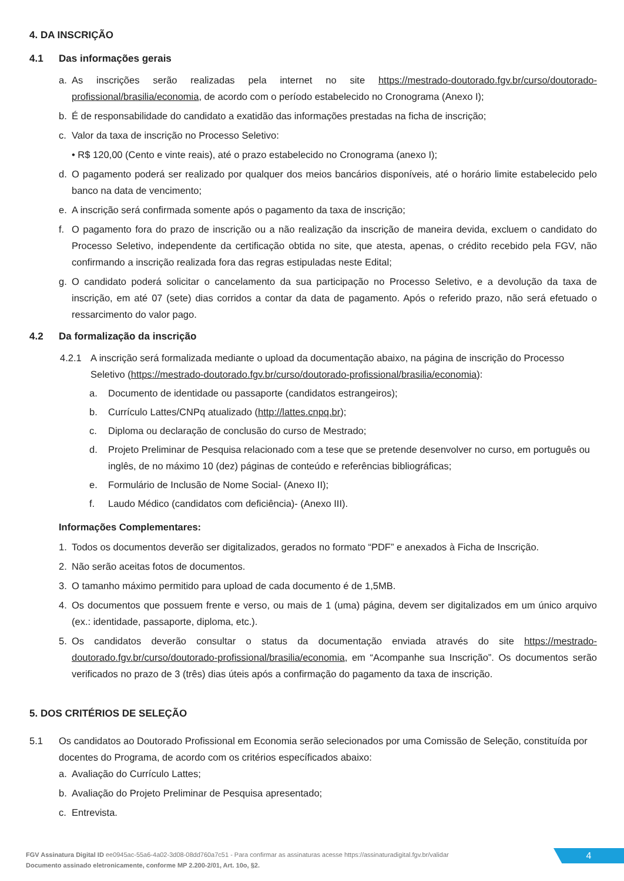4. DA INSCRIÇÃO
4.1 Das informações gerais
a. As inscrições serão realizadas pela internet no site https://mestrado-doutorado.fgv.br/curso/doutorado-profissional/brasilia/economia, de acordo com o período estabelecido no Cronograma (Anexo I);
b. É de responsabilidade do candidato a exatidão das informações prestadas na ficha de inscrição;
c. Valor da taxa de inscrição no Processo Seletivo:
• R$ 120,00 (Cento e vinte reais), até o prazo estabelecido no Cronograma (anexo I);
d. O pagamento poderá ser realizado por qualquer dos meios bancários disponíveis, até o horário limite estabelecido pelo banco na data de vencimento;
e. A inscrição será confirmada somente após o pagamento da taxa de inscrição;
f. O pagamento fora do prazo de inscrição ou a não realização da inscrição de maneira devida, excluem o candidato do Processo Seletivo, independente da certificação obtida no site, que atesta, apenas, o crédito recebido pela FGV, não confirmando a inscrição realizada fora das regras estipuladas neste Edital;
g. O candidato poderá solicitar o cancelamento da sua participação no Processo Seletivo, e a devolução da taxa de inscrição, em até 07 (sete) dias corridos a contar da data de pagamento. Após o referido prazo, não será efetuado o ressarcimento do valor pago.
4.2 Da formalização da inscrição
4.2.1 A inscrição será formalizada mediante o upload da documentação abaixo, na página de inscrição do Processo Seletivo (https://mestrado-doutorado.fgv.br/curso/doutorado-profissional/brasilia/economia):
a. Documento de identidade ou passaporte (candidatos estrangeiros);
b. Currículo Lattes/CNPq atualizado (http://lattes.cnpq.br);
c. Diploma ou declaração de conclusão do curso de Mestrado;
d. Projeto Preliminar de Pesquisa relacionado com a tese que se pretende desenvolver no curso, em português ou inglês, de no máximo 10 (dez) páginas de conteúdo e referências bibliográficas;
e. Formulário de Inclusão de Nome Social- (Anexo II);
f. Laudo Médico (candidatos com deficiência)- (Anexo III).
Informações Complementares:
1. Todos os documentos deverão ser digitalizados, gerados no formato “PDF” e anexados à Ficha de Inscrição.
2. Não serão aceitas fotos de documentos.
3. O tamanho máximo permitido para upload de cada documento é de 1,5MB.
4. Os documentos que possuem frente e verso, ou mais de 1 (uma) página, devem ser digitalizados em um único arquivo (ex.: identidade, passaporte, diploma, etc.).
5. Os candidatos deverão consultar o status da documentação enviada através do site https://mestrado-doutorado.fgv.br/curso/doutorado-profissional/brasilia/economia, em “Acompanhe sua Inscrição”. Os documentos serão verificados no prazo de 3 (três) dias úteis após a confirmação do pagamento da taxa de inscrição.
5. DOS CRITÉRIOS DE SELEÇÃO
5.1 Os candidatos ao Doutorado Profissional em Economia serão selecionados por uma Comissão de Seleção, constituída por docentes do Programa, de acordo com os critérios específicados abaixo:
a. Avaliação do Currículo Lattes;
b. Avaliação do Projeto Preliminar de Pesquisa apresentado;
c. Entrevista.
FGV Assinatura Digital ID ee0945ac-55a6-4a02-3d08-08dd760a7c51 - Para confirmar as assinaturas acesse https://assinaturadigital.fgv.br/validar
Documento assinado eletronicamente, conforme MP 2.200-2/01, Art. 10o, §2.
4